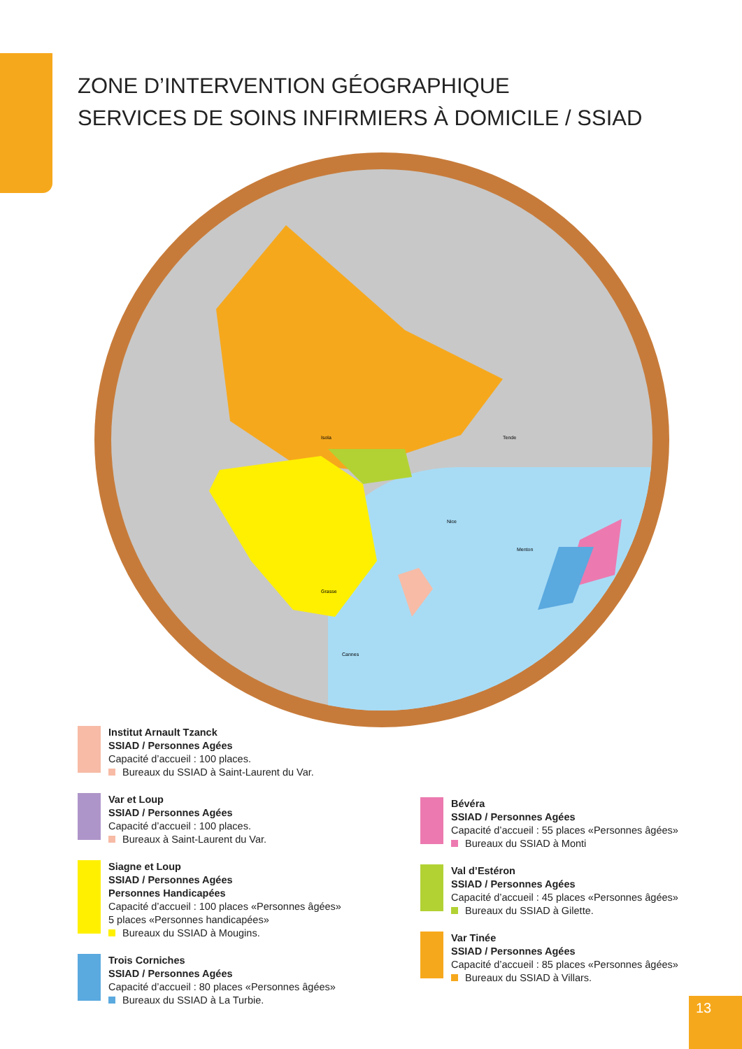ZONE D’INTERVENTION GÉOGRAPHIQUE
SERVICES DE SOINS INFIRMIERS À DOMICILE / SSIAD
Isola Tende
Nice
Grasse
Cannes
Menton
Institut Arnault Tzanck
SSIAD / Personnes Agées
Capacité d’accueil : 100 places.
Bureaux du SSIAD à Saint-Laurent du Var.
Var et Loup
SSIAD / Personnes Agées
Capacité d’accueil : 100 places.
Bureaux à Saint-Laurent du Var.
Siagne et Loup
SSIAD / Personnes Agées
Personnes Handicapées
Capacité d’accueil : 100 places «Personnes âgées»
5 places «Personnes handicapées»
Bureaux du SSIAD à Mougins.
Trois Corniches
SSIAD / Personnes Agées
Capacité d’accueil : 80 places «Personnes âgées»
Bureaux du SSIAD à La Turbie.
Bévéra
SSIAD / Personnes Agées
Capacité d’accueil : 55 places «Personnes âgées»
Bureaux du SSIAD à Monti
Val d’Estéron
SSIAD / Personnes Agées
Capacité d’accueil : 45 places «Personnes âgées»
Bureaux du SSIAD à Gilette.
Var Tinée
SSIAD / Personnes Agées
Capacité d’accueil : 85 places «Personnes âgées»
Bureaux du SSIAD à Villars.
13